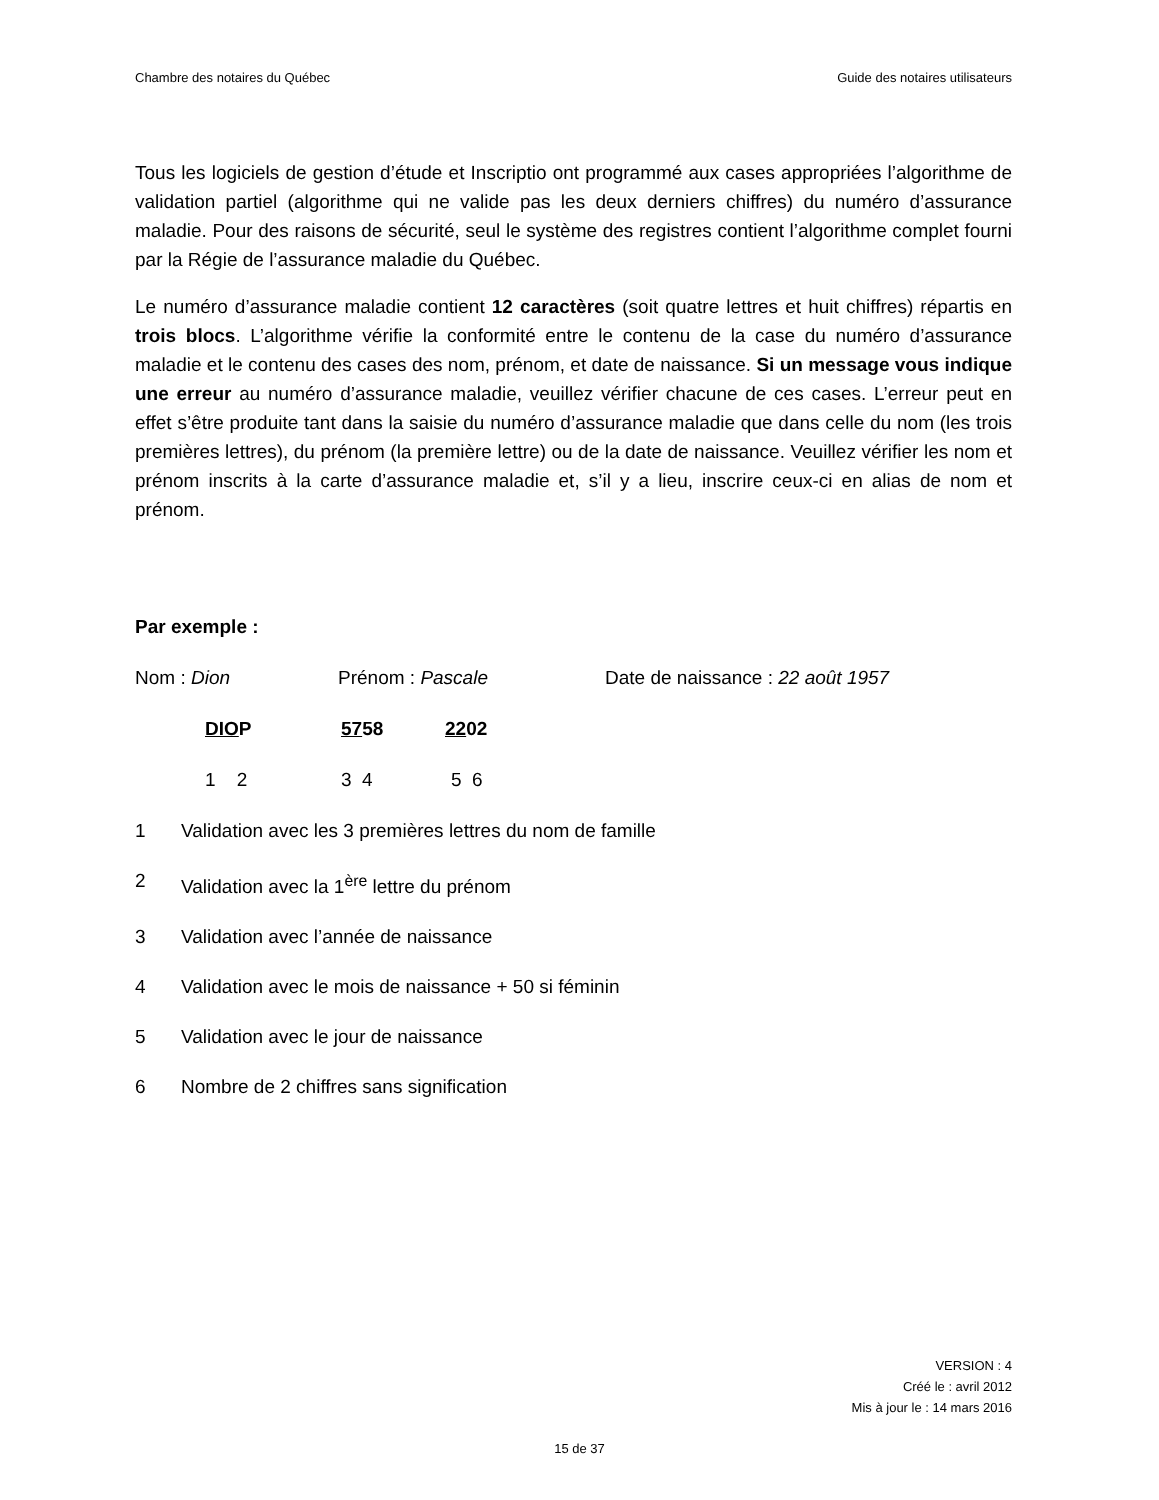Chambre des notaires du Québec Guide des notaires utilisateurs
Tous les logiciels de gestion d’étude et Inscriptio ont programmé aux cases appropriées l’algorithme de validation partiel (algorithme qui ne valide pas les deux derniers chiffres) du numéro d’assurance maladie. Pour des raisons de sécurité, seul le système des registres contient l’algorithme complet fourni par la Régie de l’assurance maladie du Québec.
Le numéro d’assurance maladie contient 12 caractères (soit quatre lettres et huit chiffres) répartis en trois blocs. L’algorithme vérifie la conformité entre le contenu de la case du numéro d’assurance maladie et le contenu des cases des nom, prénom, et date de naissance. Si un message vous indique une erreur au numéro d’assurance maladie, veuillez vérifier chacune de ces cases. L’erreur peut en effet s’être produite tant dans la saisie du numéro d’assurance maladie que dans celle du nom (les trois premières lettres), du prénom (la première lettre) ou de la date de naissance. Veuillez vérifier les nom et prénom inscrits à la carte d’assurance maladie et, s’il y a lieu, inscrire ceux-ci en alias de nom et prénom.
Par exemple :
Nom : Dion Prénom : Pascale Date de naissance : 22 août 1957
DIOP 5758 2202
1 2 3 4 5 6
1 Validation avec les 3 premières lettres du nom de famille
2 Validation avec la 1<sup>ère</sup> lettre du prénom
3 Validation avec l’année de naissance
4 Validation avec le mois de naissance + 50 si féminin
5 Validation avec le jour de naissance
6 Nombre de 2 chiffres sans signification
VERSION : 4
Créé le : avril 2012
Mis à jour le : 14 mars 2016
15 de 37